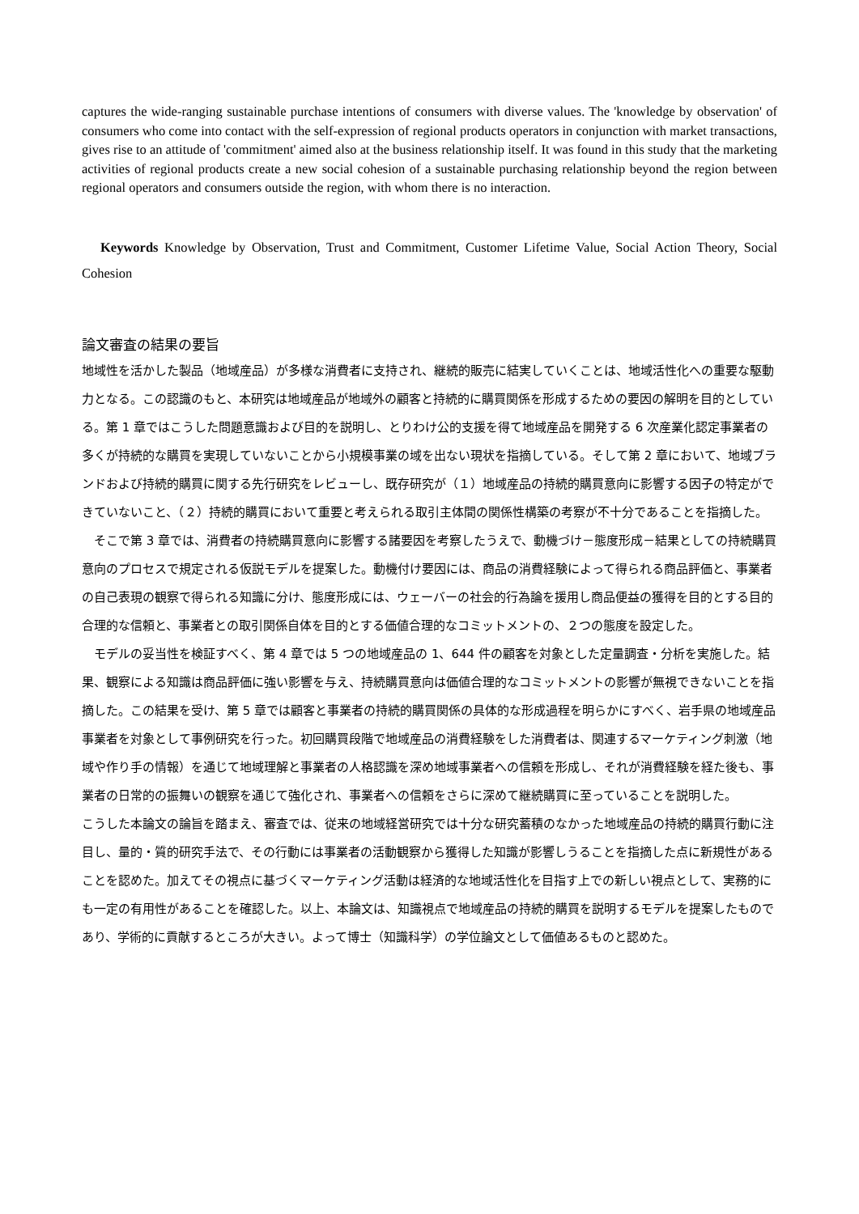captures the wide-ranging sustainable purchase intentions of consumers with diverse values. The 'knowledge by observation' of consumers who come into contact with the self-expression of regional products operators in conjunction with market transactions, gives rise to an attitude of 'commitment' aimed also at the business relationship itself. It was found in this study that the marketing activities of regional products create a new social cohesion of a sustainable purchasing relationship beyond the region between regional operators and consumers outside the region, with whom there is no interaction.
Keywords Knowledge by Observation, Trust and Commitment, Customer Lifetime Value, Social Action Theory, Social Cohesion
論文審査の結果の要旨
地域性を活かした製品（地域産品）が多様な消費者に支持され、継続的販売に結実していくことは、地域活性化への重要な駆動力となる。この認識のもと、本研究は地域産品が地域外の顧客と持続的に購買関係を形成するための要因の解明を目的としている。第 1 章ではこうした問題意識および目的を説明し、とりわけ公的支援を得て地域産品を開発する 6 次産業化認定事業者の多くが持続的な購買を実現していないことから小規模事業の域を出ない現状を指摘している。そして第 2 章において、地域ブランドおよび持続的購買に関する先行研究をレビューし、既存研究が（１）地域産品の持続的購買意向に影響する因子の特定ができていないこと、（２）持続的購買において重要と考えられる取引主体間の関係性構築の考察が不十分であることを指摘した。
そこで第 3 章では、消費者の持続購買意向に影響する諸要因を考察したうえで、動機づけ－態度形成－結果としての持続購買意向のプロセスで規定される仮説モデルを提案した。動機付け要因には、商品の消費経験によって得られる商品評価と、事業者の自己表現の観察で得られる知識に分け、態度形成には、ウェーバーの社会的行為論を援用し商品便益の獲得を目的とする目的合理的な信頼と、事業者との取引関係自体を目的とする価値合理的なコミットメントの、２つの態度を設定した。
モデルの妥当性を検証すべく、第 4 章では 5 つの地域産品の 1、644 件の顧客を対象とした定量調査・分析を実施した。結果、観察による知識は商品評価に強い影響を与え、持続購買意向は価値合理的なコミットメントの影響が無視できないことを指摘した。この結果を受け、第 5 章では顧客と事業者の持続的購買関係の具体的な形成過程を明らかにすべく、岩手県の地域産品事業者を対象として事例研究を行った。初回購買段階で地域産品の消費経験をした消費者は、関連するマーケティング刺激（地域や作り手の情報）を通じて地域理解と事業者の人格認識を深め地域事業者への信頼を形成し、それが消費経験を経た後も、事業者の日常的の振舞いの観察を通じて強化され、事業者への信頼をさらに深めて継続購買に至っていることを説明した。
こうした本論文の論旨を踏まえ、審査では、従来の地域経営研究では十分な研究蓄積のなかった地域産品の持続的購買行動に注目し、量的・質的研究手法で、その行動には事業者の活動観察から獲得した知識が影響しうることを指摘した点に新規性があることを認めた。加えてその視点に基づくマーケティング活動は経済的な地域活性化を目指す上での新しい視点として、実務的にも一定の有用性があることを確認した。以上、本論文は、知識視点で地域産品の持続的購買を説明するモデルを提案したものであり、学術的に貢献するところが大きい。よって博士（知識科学）の学位論文として価値あるものと認めた。